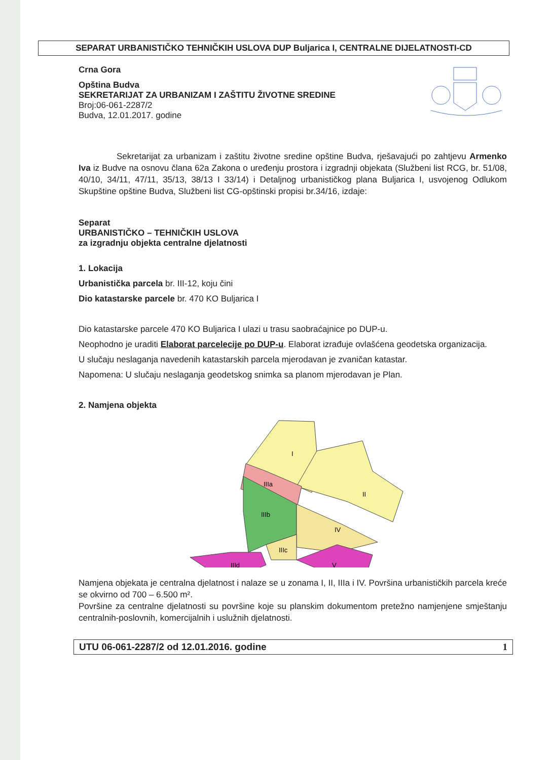SEPARAT URBANISTIČKO TEHNIČKIH USLOVA DUP Buljarica I, CENTRALNE DIJELATNOSTI-CD
Crna Gora
Opština Budva
SEKRETARIJAT ZA URBANIZAM I ZAŠTITU ŽIVOTNE SREDINE
Broj:06-061-2287/2
Budva, 12.01.2017. godine
Sekretarijat za urbanizam i zaštitu životne sredine opštine Budva, rješavajući po zahtjevu Armenko Iva iz Budve na osnovu člana 62a Zakona o uređenju prostora i izgradnji objekata (Službeni list RCG, br. 51/08, 40/10, 34/11, 47/11, 35/13, 38/13 I 33/14) i Detaljnog urbanističkog plana Buljarica I, usvojenog Odlukom Skupštine opštine Budva, Službeni list CG-opštinski propisi br.34/16, izdaje:
Separat
URBANISTIČKO – TEHNIČKIH USLOVA
za izgradnju objekta centralne djelatnosti
1. Lokacija
Urbanistička parcela br. III-12, koju čini
Dio katastarske parcele br. 470 KO Buljarica I
Dio katastarske parcele 470 KO Buljarica I ulazi u trasu saobraćajnice po DUP-u.
Neophodno je uraditi Elaborat parcelecije po DUP-u. Elaborat izrađuje ovlašćena geodetska organizacija.
U slučaju neslaganja navedenih katastarskih parcela mjerodavan je zvaničan katastar.
Napomena: U slučaju neslaganja geodetskog snimka sa planom mjerodavan je Plan.
2. Namjena objekta
I
II
IIIa
IIIb
IV
IIIc
IIId
V
Namjena objekata je centralna djelatnost i nalaze se u zonama I, II, IIIa i IV. Površina urbanističkih parcela kreće se okvirno od 700 – 6.500 m².
Površine za centralne djelatnosti su površine koje su planskim dokumentom pretežno namjenjene smještanju centralnih-poslovnih, komercijalnih i uslužnih djelatnosti.
UTU 06-061-2287/2 od 12.01.2016. godine 1